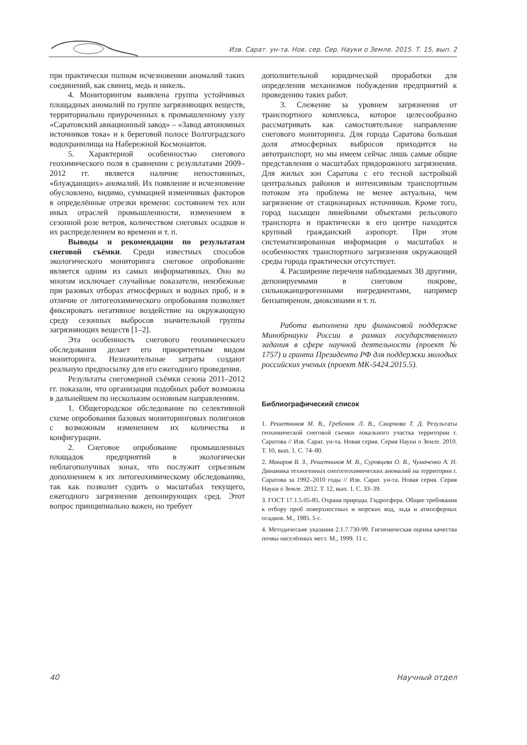Изв. Сарат. ун-та. Нов. сер. Сер. Науки о Земле. 2015. Т. 15, вып. 2
при практически полном исчезновении аномалий таких соединений, как свинец, медь и никель.
4. Мониторингом выявлена группа устойчивых площадных аномалий по группе загрязняющих веществ, территориально приуроченных к промышленному узлу «Саратовский авиационный завод» – «Завод автономных источников тока» и к береговой полосе Волгоградского водохранилища на Набережной Космонавтов.
5. Характерной особенностью снегового геохимического поля в сравнении с результатами 2009–2012 гг. является наличие непостоянных, «блуждающих» аномалий. Их появление и исчезновение обусловлено, видимо, суммацией изменчивых факторов в определённые отрезки времени: состоянием тех или иных отраслей промышленности, изменением в сезонной розе ветров, количеством снеговых осадков и их распределением во времени и т. п.
Выводы и рекомендации по результатам снеговой съёмки. Среди известных способов экологического мониторинга снеговое опробование является одним из самых информативных. Оно во многом исключает случайные показатели, неизбежные при разовых отборах атмосферных и водных проб, и в отличие от литогеохимического опробования позволяет фиксировать негативное воздействие на окружающую среду сезонных выбросов значительной группы загрязняющих веществ [1–2].
Эта особенность снегового геохимического обследования делает его приоритетным видом мониторинга. Незначительные затраты создают реальную предпосылку для его ежегодного проведения.
Результаты снегомерной съёмки сезона 2011–2012 гг. показали, что организация подобных работ возможна в дальнейшем по нескольким основным направлениям.
1. Общегородское обследование по селективной схеме опробования базовых мониторинговых полигонов с возможным изменением их количества и конфигурации.
2. Снеговое опробование промышленных площадок предприятий в экологически неблагополучных зонах, что послужит серьезным дополнением к их литогеохимическому обследованию, так как позволит судить о масштабах текущего, ежегодного загрязнения депонирующих сред. Этот вопрос принципиально важен, но требует
дополнительной юридической проработки для определения механизмов побуждения предприятий к проведению таких работ.
3. Слежение за уровнем загрязнения от транспортного комплекса, которое целесообразно рассматривать как самостоятельное направление снегового мониторинга. Для города Саратова большая доля атмосферных выбросов приходится на автотранспорт, но мы имеем сейчас лишь самые общие представления о масштабах придорожного загрязнения. Для жилых зон Саратова с его тесной застройкой центральных районов и интенсивным транспортным потоком эта проблема не менее актуальна, чем загрязнение от стационарных источников. Кроме того, город насыщен линейными объектами рельсового транспорта и практически в его центре находится крупный гражданский аэропорт. При этом систематизированная информация о масштабах и особенностях транспортного загрязнения окружающей среды города практически отсутствует.
4. Расширение переченя наблюдаемых ЗВ другими, депонируемыми в снеговом покрове, сильноканцерогенными ингредиентами, например бензапиреном, диоксинами и т. п.
Работа выполнена при финансовой поддержке Минобрнауки России в рамках государственного задания в сфере научной деятельности (проект № 1757) и гранта Президента РФ для поддержки молодых российских ученых (проект МК-5424.2015.5).
Библиографический список
1. Решетников М. В., Гребенюк Л. В., Смирнова Т. Д. Результаты геохимической снеговой съемки локального участка территории г. Саратова // Изв. Сарат. ун-та. Новая серия. Серия Науки о Земле. 2010. Т. 10, вып. 1. С. 74–80.
2. Макаров В. З., Решетников М. В., Суровцева О. В., Чумаченко А. Н. Динамика техногенных снегогеохимических аномалий на территории г. Саратова за 1992–2010 годы // Изв. Сарат. ун-та. Новая серия. Серия Науки о Земле. 2012. Т. 12, вып. 1. С. 33–39.
3. ГОСТ 17.1.5.05-85. Охрана природы. Гидросфера. Общие требования к отбору проб поверхностных и морских вод, льда и атмосферных осадков. М., 1985. 5 с.
4. Методические указания 2.1.7.730-99. Гигиеническая оценка качества почвы населённых мест. М., 1999. 11 с.
40 Научный отдел